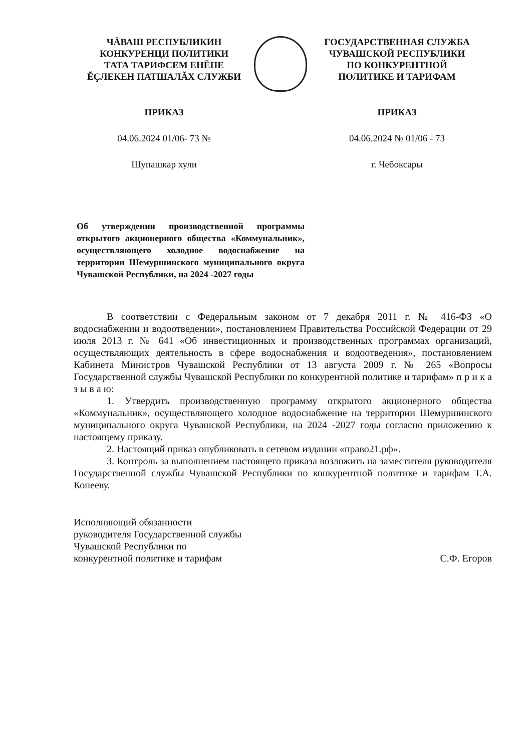ЧĂВАШ РЕСПУБЛИКИН
КОНКУРЕНЦИ ПОЛИТИКИ
ТАТА ТАРИФСЕМ ЕНĔПЕ
ĔÇЛЕКЕН ПАТШАЛĂХ СЛУЖБИ
ГОСУДАРСТВЕННАЯ СЛУЖБА
ЧУВАШСКОЙ РЕСПУБЛИКИ
ПО КОНКУРЕНТНОЙ
ПОЛИТИКЕ И ТАРИФАМ
ПРИКАЗ ПРИКАЗ
04.06.2024 01/06- 73 № 04.06.2024 № 01/06 - 73
Шупашкар хули г. Чебоксары
Об утверждении производственной программы открытого акционерного общества «Коммунальник», осуществляющего холодное водоснабжение на территории Шемуршинского муниципального округа Чувашской Республики, на 2024 -2027 годы
В соответствии с Федеральным законом от 7 декабря 2011 г. № 416-ФЗ «О водоснабжении и водоотведении», постановлением Правительства Российской Федерации от 29 июля 2013 г. № 641 «Об инвестиционных и производственных программах организаций, осуществляющих деятельность в сфере водоснабжения и водоотведения», постановлением Кабинета Министров Чувашской Республики от 13 августа 2009 г. № 265 «Вопросы Государственной службы Чувашской Республики по конкурентной политике и тарифам» п р и к а з ы в а ю:
1. Утвердить производственную программу открытого акционерного общества «Коммунальник», осуществляющего холодное водоснабжение на территории Шемуршинского муниципального округа Чувашской Республики, на 2024 -2027 годы согласно приложению к настоящему приказу.
2. Настоящий приказ опубликовать в сетевом издании «право21.рф».
3. Контроль за выполнением настоящего приказа возложить на заместителя руководителя Государственной службы Чувашской Республики по конкурентной политике и тарифам Т.А. Копееву.
Исполняющий обязанности
руководителя Государственной службы
Чувашской Республики по
конкурентной политике и тарифам
С.Ф. Егоров